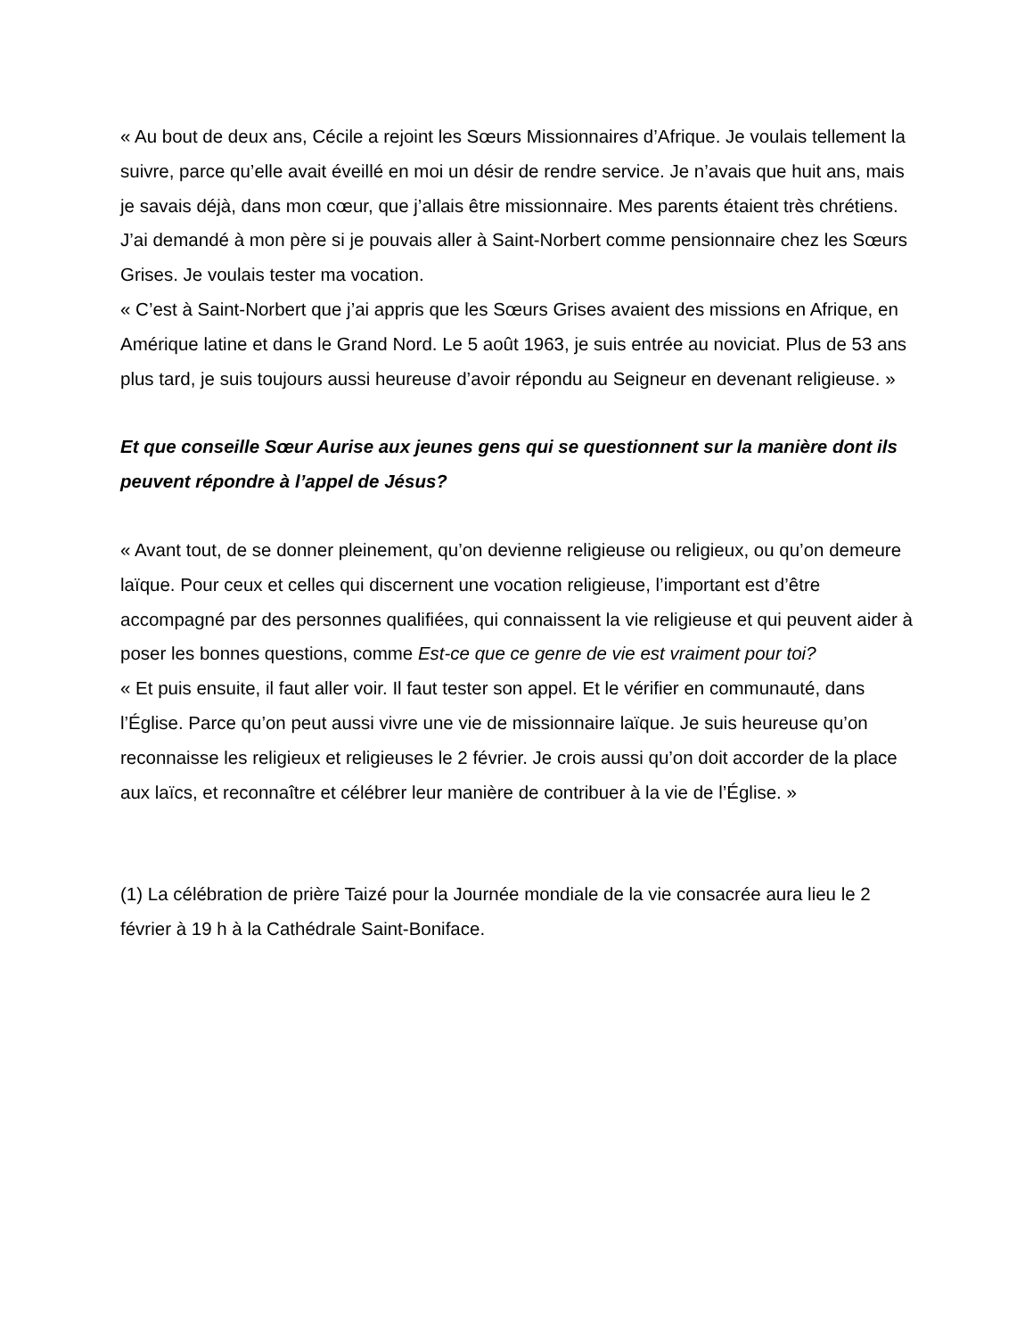« Au bout de deux ans, Cécile a rejoint les Sœurs Missionnaires d’Afrique. Je voulais tellement la suivre, parce qu’elle avait éveillé en moi un désir de rendre service. Je n’avais que huit ans, mais je savais déjà, dans mon cœur, que j’allais être missionnaire. Mes parents étaient très chrétiens. J’ai demandé à mon père si je pouvais aller à Saint-Norbert comme pensionnaire chez les Sœurs Grises. Je voulais tester ma vocation.
« C’est à Saint-Norbert que j’ai appris que les Sœurs Grises avaient des missions en Afrique, en Amérique latine et dans le Grand Nord. Le 5 août 1963, je suis entrée au noviciat. Plus de 53 ans plus tard, je suis toujours aussi heureuse d’avoir répondu au Seigneur en devenant religieuse. »
Et que conseille Sœur Aurise aux jeunes gens qui se questionnent sur la manière dont ils peuvent répondre à l’appel de Jésus?
« Avant tout, de se donner pleinement, qu’on devienne religieuse ou religieux, ou qu’on demeure laïque. Pour ceux et celles qui discernent une vocation religieuse, l’important est d’être accompagné par des personnes qualifiées, qui connaissent la vie religieuse et qui peuvent aider à poser les bonnes questions, comme Est-ce que ce genre de vie est vraiment pour toi?
« Et puis ensuite, il faut aller voir. Il faut tester son appel. Et le vérifier en communauté, dans l’Église. Parce qu’on peut aussi vivre une vie de missionnaire laïque. Je suis heureuse qu’on reconnaisse les religieux et religieuses le 2 février. Je crois aussi qu’on doit accorder de la place aux laïcs, et reconnaître et célébrer leur manière de contribuer à la vie de l’Église. »
(1) La célébration de prière Taizé pour la Journée mondiale de la vie consacrée aura lieu le 2 février à 19 h à la Cathédrale Saint-Boniface.